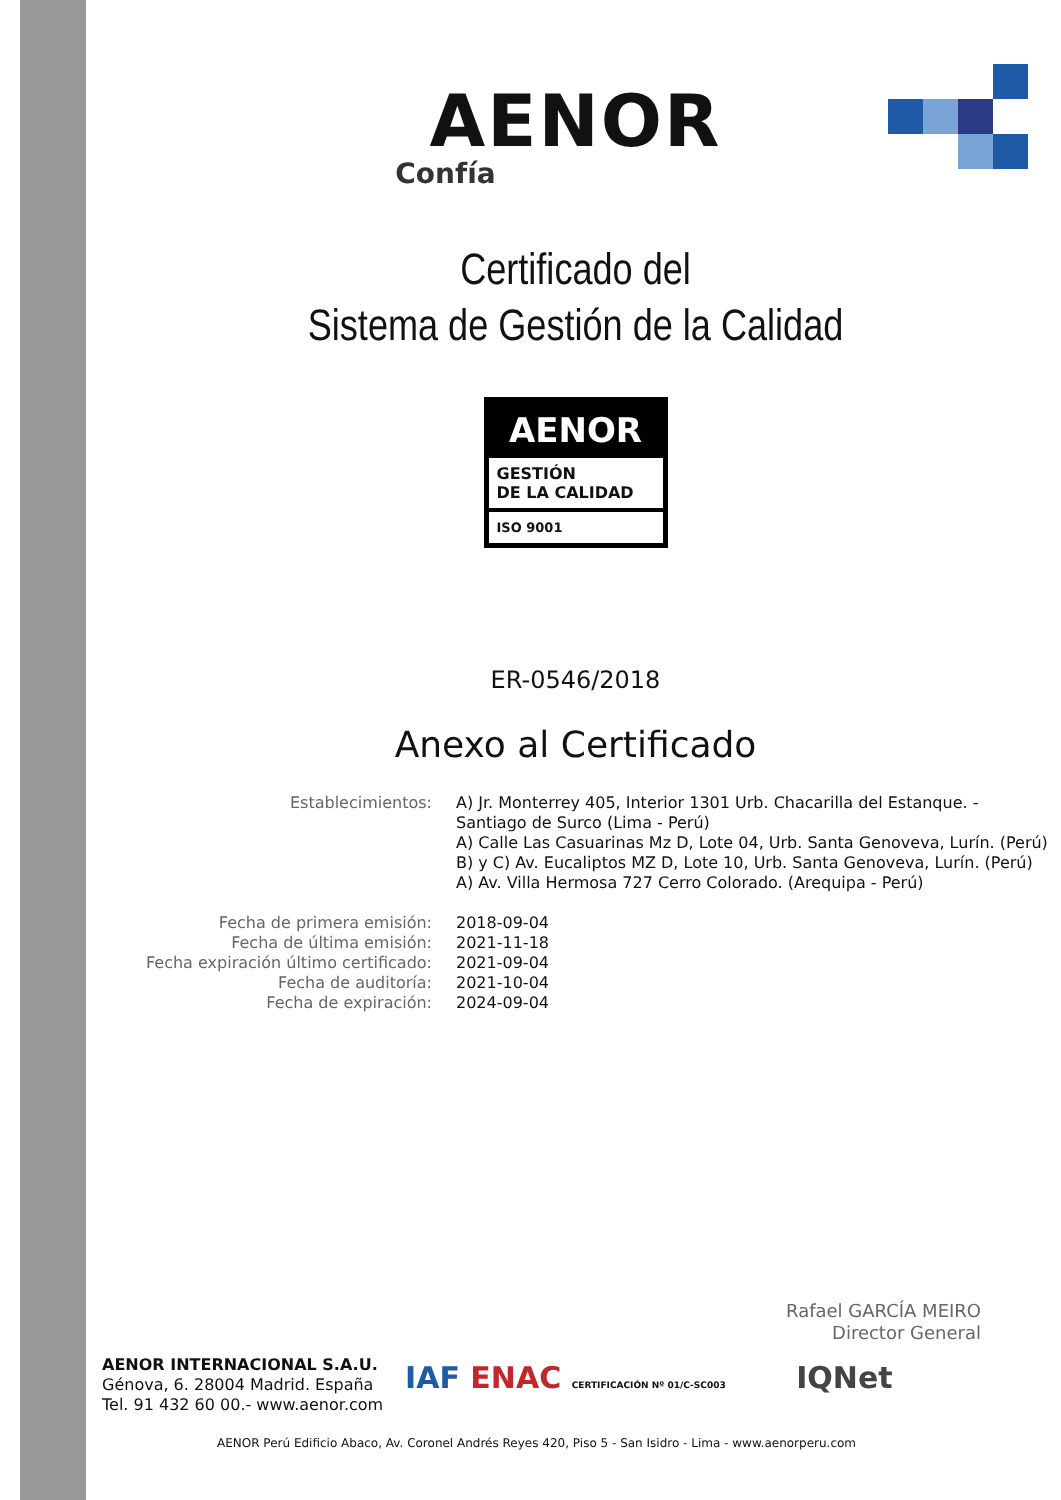AENOR
Confía
Certificado del
Sistema de Gestión de la Calidad
AENOR
GESTIÓN
DE LA CALIDAD
ISO 9001
ER-0546/2018
Anexo al Certificado
| Establecimientos: | A) Jr. Monterrey 405, Interior 1301 Urb. Chacarilla del Estanque. - Santiago de Surco (Lima - Perú) A) Calle Las Casuarinas Mz D, Lote 04, Urb. Santa Genoveva, Lurín. (Perú) B) y C) Av. Eucaliptos MZ D, Lote 10, Urb. Santa Genoveva, Lurín. (Perú) A) Av. Villa Hermosa 727 Cerro Colorado. (Arequipa - Perú) |
| Fecha de primera emisión: | 2018-09-04 |
| Fecha de última emisión: | 2021-11-18 |
| Fecha expiración último certificado: | 2021-09-04 |
| Fecha de auditoría: | 2021-10-04 |
| Fecha de expiración: | 2024-09-04 |
Rafael GARCÍA MEIRO
Director General
AENOR INTERNACIONAL S.A.U.
Génova, 6. 28004 Madrid. España
Tel. 91 432 60 00.- www.aenor.com
IAF ENAC CERTIFICACIÓN Nº 01/C-SC003 IQNet
AENOR Perú Edificio Abaco, Av. Coronel Andrés Reyes 420, Piso 5 - San Isidro - Lima - www.aenorperu.com